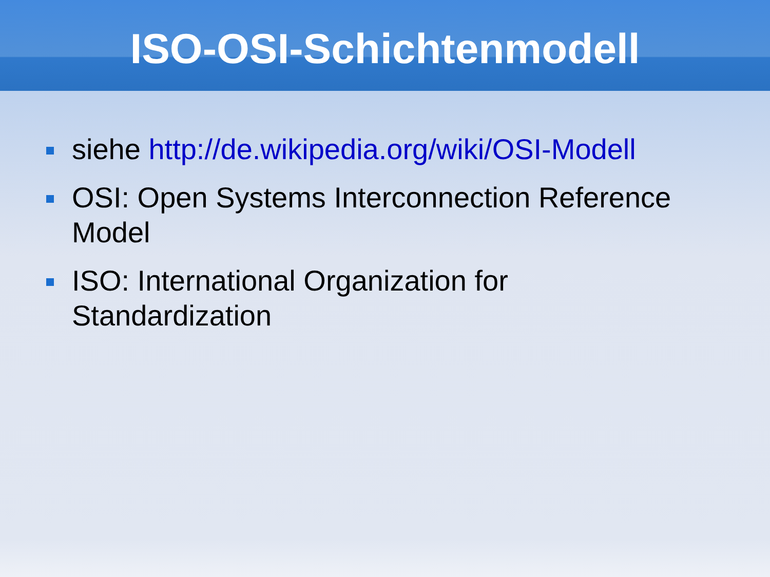ISO-OSI-Schichtenmodell
siehe http://de.wikipedia.org/wiki/OSI-Modell
OSI: Open Systems Interconnection Reference Model
ISO: International Organization for
Standardization